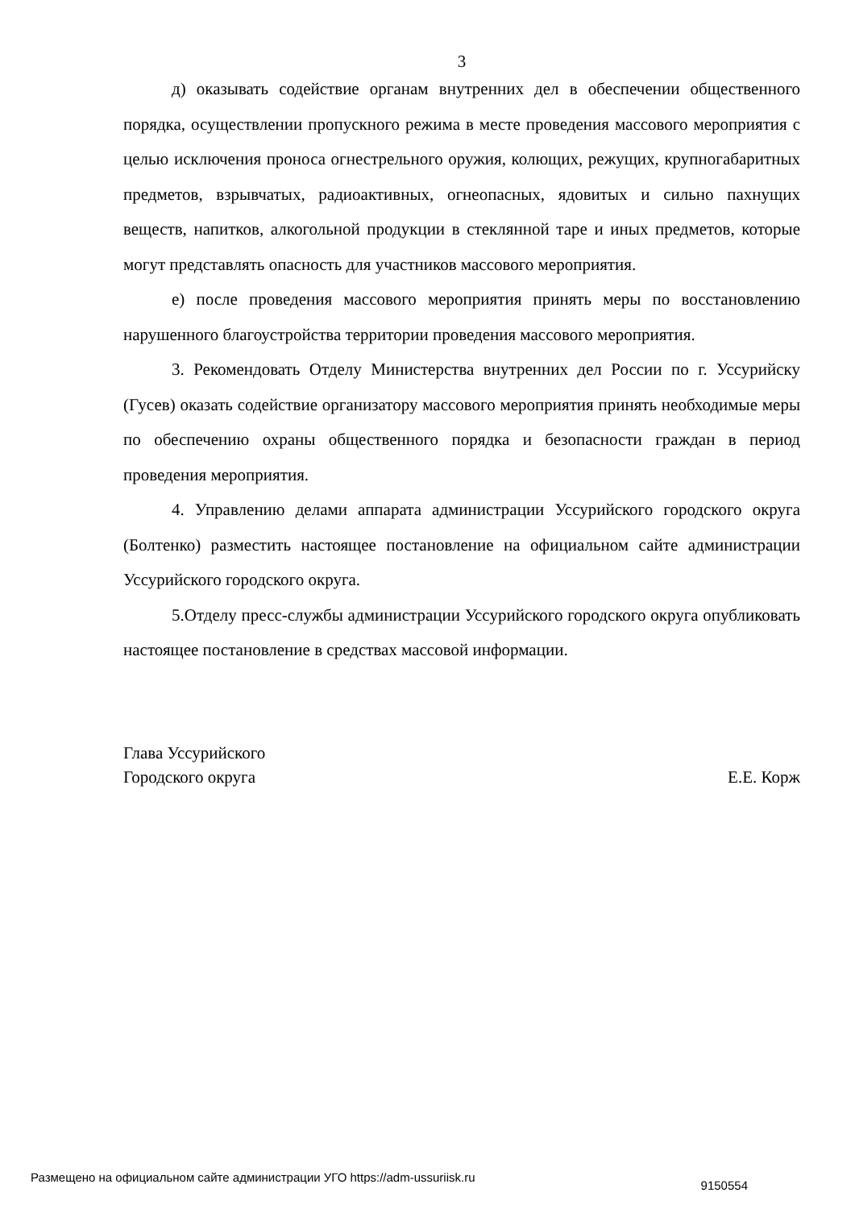3
д) оказывать содействие органам внутренних дел в обеспечении общественного порядка, осуществлении пропускного режима в месте проведения массового мероприятия с целью исключения проноса огнестрельного оружия, колющих, режущих, крупногабаритных предметов, взрывчатых, радиоактивных, огнеопасных, ядовитых и сильно пахнущих веществ, напитков, алкогольной продукции в стеклянной таре и иных предметов, которые могут представлять опасность для участников массового мероприятия.
е) после проведения массового мероприятия принять меры по восстановлению нарушенного благоустройства территории проведения массового мероприятия.
3. Рекомендовать Отделу Министерства внутренних дел России по г. Уссурийску (Гусев) оказать содействие организатору массового мероприятия принять необходимые меры по обеспечению охраны общественного порядка и безопасности граждан в период проведения мероприятия.
4. Управлению делами аппарата администрации Уссурийского городского округа (Болтенко) разместить настоящее постановление на официальном сайте администрации Уссурийского городского округа.
5.Отделу пресс-службы администрации Уссурийского городского округа опубликовать настоящее постановление в средствах массовой информации.
Глава Уссурийского
Городского округа Е.Е. Корж
Размещено на официальном сайте администрации УГО https://adm-ussuriisk.ru 9150554